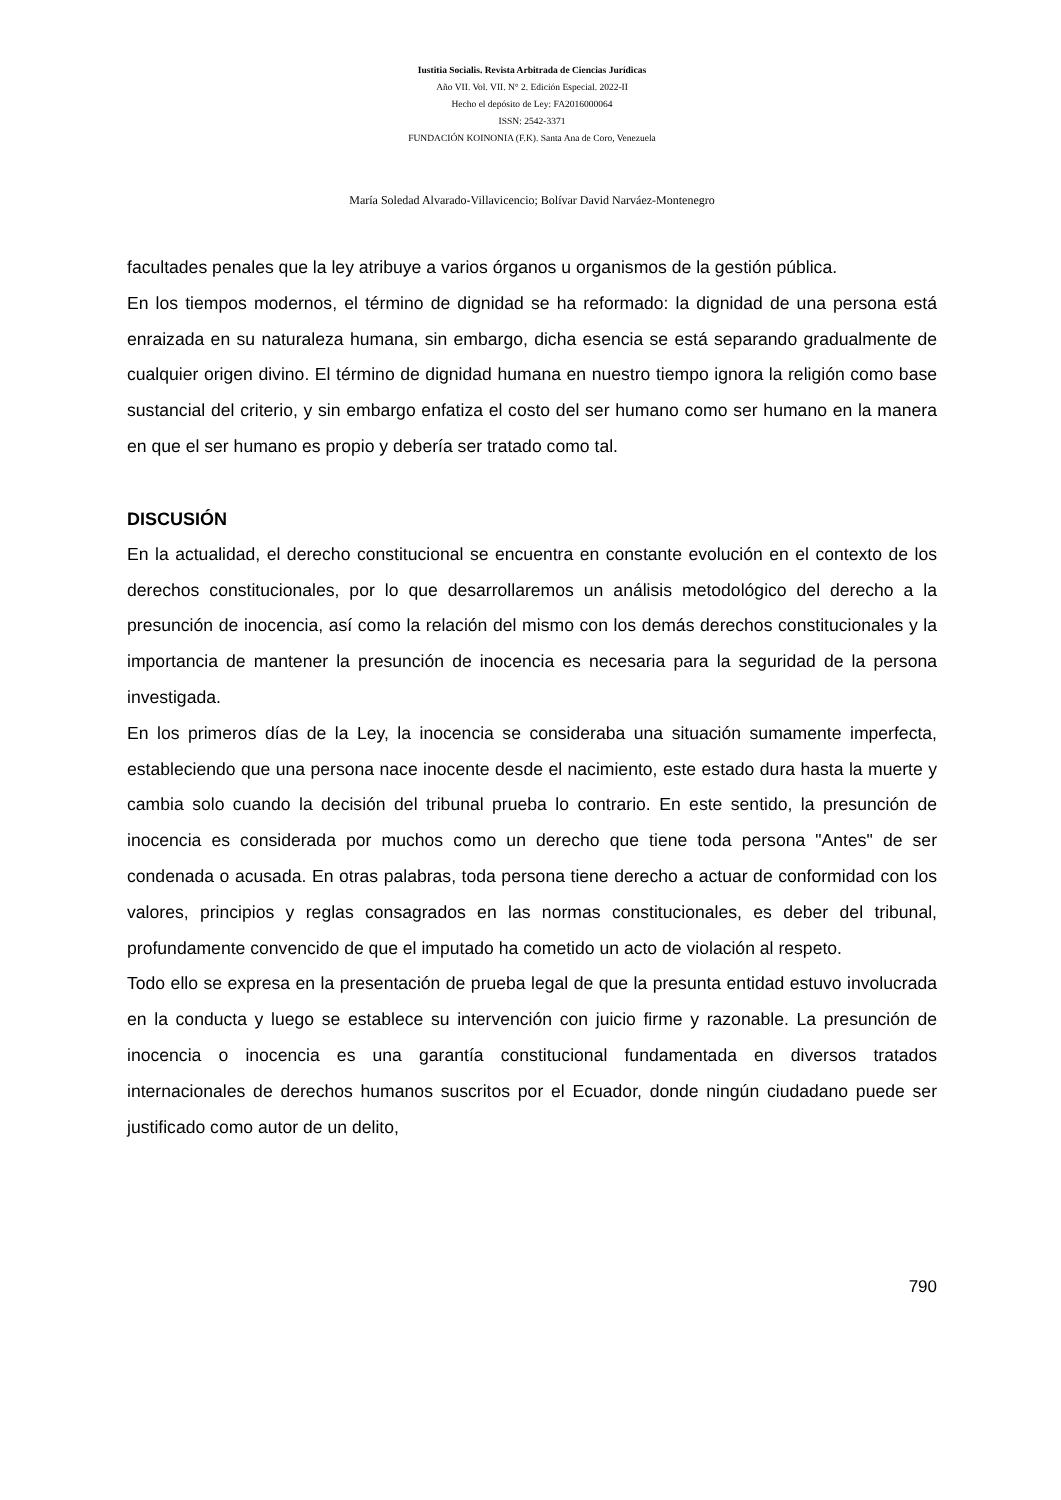Iustitia Socialis. Revista Arbitrada de Ciencias Jurídicas
Año VII. Vol. VII. N° 2. Edición Especial. 2022-II
Hecho el depósito de Ley: FA2016000064
ISSN: 2542-3371
FUNDACIÓN KOINONIA (F.K). Santa Ana de Coro, Venezuela
María Soledad Alvarado-Villavicencio; Bolívar David Narváez-Montenegro
facultades penales que la ley atribuye a varios órganos u organismos de la gestión pública.
En los tiempos modernos, el término de dignidad se ha reformado: la dignidad de una persona está enraizada en su naturaleza humana, sin embargo, dicha esencia se está separando gradualmente de cualquier origen divino. El término de dignidad humana en nuestro tiempo ignora la religión como base sustancial del criterio, y sin embargo enfatiza el costo del ser humano como ser humano en la manera en que el ser humano es propio y debería ser tratado como tal.
DISCUSIÓN
En la actualidad, el derecho constitucional se encuentra en constante evolución en el contexto de los derechos constitucionales, por lo que desarrollaremos un análisis metodológico del derecho a la presunción de inocencia, así como la relación del mismo con los demás derechos constitucionales y la importancia de mantener la presunción de inocencia es necesaria para la seguridad de la persona investigada.
En los primeros días de la Ley, la inocencia se consideraba una situación sumamente imperfecta, estableciendo que una persona nace inocente desde el nacimiento, este estado dura hasta la muerte y cambia solo cuando la decisión del tribunal prueba lo contrario. En este sentido, la presunción de inocencia es considerada por muchos como un derecho que tiene toda persona "Antes" de ser condenada o acusada. En otras palabras, toda persona tiene derecho a actuar de conformidad con los valores, principios y reglas consagrados en las normas constitucionales, es deber del tribunal, profundamente convencido de que el imputado ha cometido un acto de violación al respeto.
Todo ello se expresa en la presentación de prueba legal de que la presunta entidad estuvo involucrada en la conducta y luego se establece su intervención con juicio firme y razonable. La presunción de inocencia o inocencia es una garantía constitucional fundamentada en diversos tratados internacionales de derechos humanos suscritos por el Ecuador, donde ningún ciudadano puede ser justificado como autor de un delito,
790